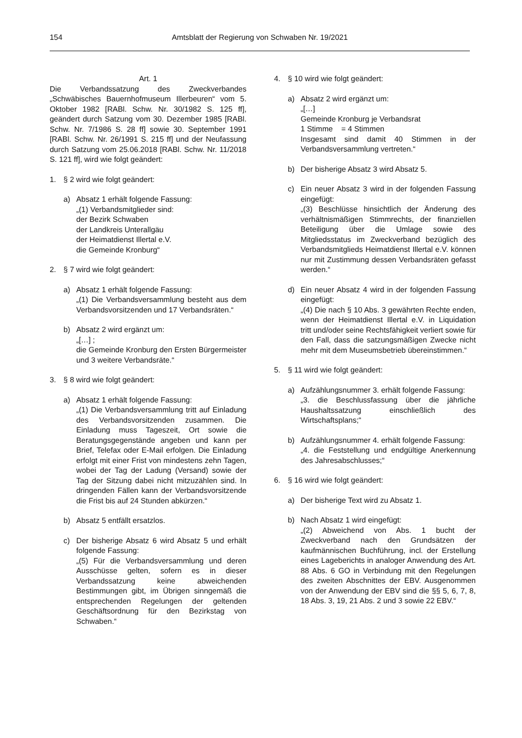154 Amtsblatt der Regierung von Schwaben Nr. 19/2021
Art. 1
Die Verbandssatzung des Zweckverbandes „Schwäbisches Bauernhofmuseum Illerbeuren“ vom 5. Oktober 1982 [RABl. Schw. Nr. 30/1982 S. 125 ff], geändert durch Satzung vom 30. Dezember 1985 [RABl. Schw. Nr. 7/1986 S. 28 ff] sowie 30. September 1991 [RABl. Schw. Nr. 26/1991 S. 215 ff] und der Neufassung durch Satzung vom 25.06.2018 [RABl. Schw. Nr. 11/2018 S. 121 ff], wird wie folgt geändert:
1. § 2 wird wie folgt geändert:
a) Absatz 1 erhält folgende Fassung:
„(1) Verbandsmitglieder sind:
der Bezirk Schwaben
der Landkreis Unterallgäu
der Heimatdienst Illertal e.V.
die Gemeinde Kronburg“
2. § 7 wird wie folgt geändert:
a) Absatz 1 erhält folgende Fassung:
„(1) Die Verbandsversammlung besteht aus dem Verbandsvorsitzenden und 17 Verbandsräten.“
b) Absatz 2 wird ergänzt um:
„[…] ;
die Gemeinde Kronburg den Ersten Bürgermeister und 3 weitere Verbandsräte.“
3. § 8 wird wie folgt geändert:
a) Absatz 1 erhält folgende Fassung:
„(1) Die Verbandsversammlung tritt auf Einladung des Verbandsvorsitzenden zusammen. Die Einladung muss Tageszeit, Ort sowie die Beratungsgegenstände angeben und kann per Brief, Telefax oder E-Mail erfolgen. Die Einladung erfolgt mit einer Frist von mindestens zehn Tagen, wobei der Tag der Ladung (Versand) sowie der Tag der Sitzung dabei nicht mitzuzählen sind. In dringenden Fällen kann der Verbandsvorsitzende die Frist bis auf 24 Stunden abkürzen.“
b) Absatz 5 entfällt ersatzlos.
c) Der bisherige Absatz 6 wird Absatz 5 und erhält folgende Fassung:
„(5) Für die Verbandsversammlung und deren Ausschüsse gelten, sofern es in dieser Verbandssatzung keine abweichenden Bestimmungen gibt, im Übrigen sinngemäß die entsprechenden Regelungen der geltenden Geschäftsordnung für den Bezirkstag von Schwaben.“
4. § 10 wird wie folgt geändert:
a) Absatz 2 wird ergänzt um:
„[…]
Gemeinde Kronburg je Verbandsrat
1 Stimme = 4 Stimmen
Insgesamt sind damit 40 Stimmen in der Verbandsversammlung vertreten.“
b) Der bisherige Absatz 3 wird Absatz 5.
c) Ein neuer Absatz 3 wird in der folgenden Fassung eingefügt:
„(3) Beschlüsse hinsichtlich der Änderung des verhältnismäßigen Stimmrechts, der finanziellen Beteiligung über die Umlage sowie des Mitgliedsstatus im Zweckverband bezüglich des Verbandsmitglieds Heimatdienst Illertal e.V. können nur mit Zustimmung dessen Verbandsräten gefasst werden.“
d) Ein neuer Absatz 4 wird in der folgenden Fassung eingefügt:
„(4) Die nach § 10 Abs. 3 gewährten Rechte enden, wenn der Heimatdienst Illertal e.V. in Liquidation tritt und/oder seine Rechtsfähigkeit verliert sowie für den Fall, dass die satzungsmäßigen Zwecke nicht mehr mit dem Museumsbetrieb übereinstimmen.“
5. § 11 wird wie folgt geändert:
a) Aufzählungsnummer 3. erhält folgende Fassung:
„3. die Beschlussfassung über die jährliche Haushaltssatzung einschließlich des Wirtschaftsplans;“
b) Aufzählungsnummer 4. erhält folgende Fassung:
„4. die Feststellung und endgültige Anerkennung des Jahresabschlusses;“
6. § 16 wird wie folgt geändert:
a) Der bisherige Text wird zu Absatz 1.
b) Nach Absatz 1 wird eingefügt:
„(2) Abweichend von Abs. 1 bucht der Zweckverband nach den Grundsätzen der kaufmännischen Buchführung, incl. der Erstellung eines Lageberichts in analoger Anwendung des Art. 88 Abs. 6 GO in Verbindung mit den Regelungen des zweiten Abschnittes der EBV. Ausgenommen von der Anwendung der EBV sind die §§ 5, 6, 7, 8, 18 Abs. 3, 19, 21 Abs. 2 und 3 sowie 22 EBV.“